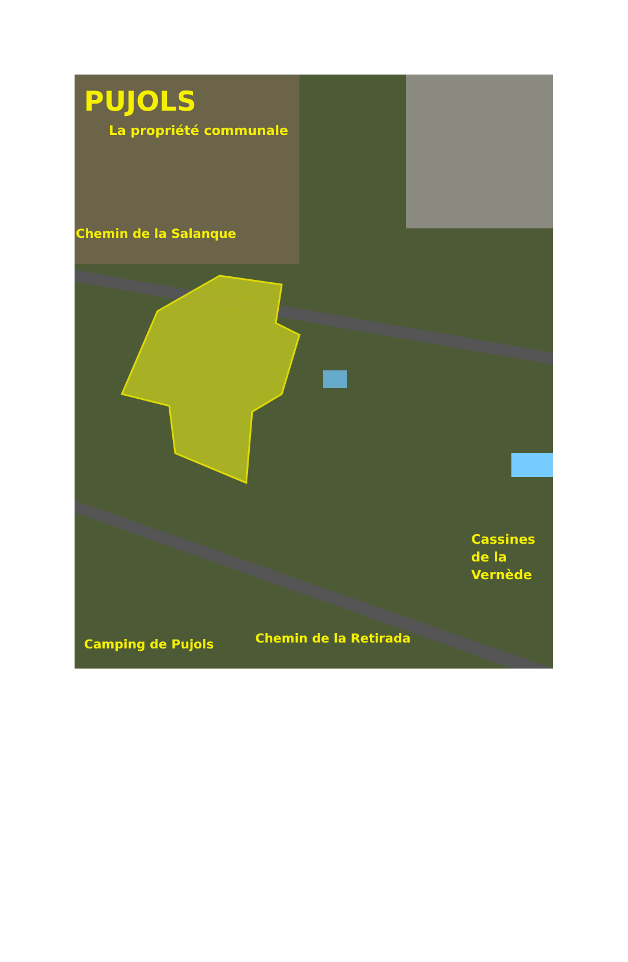PUJOLS
La propriété communale
Chemin de la Salanque
Cassines
de la
Vernède
Camping de Pujols
Chemin de la Retirada